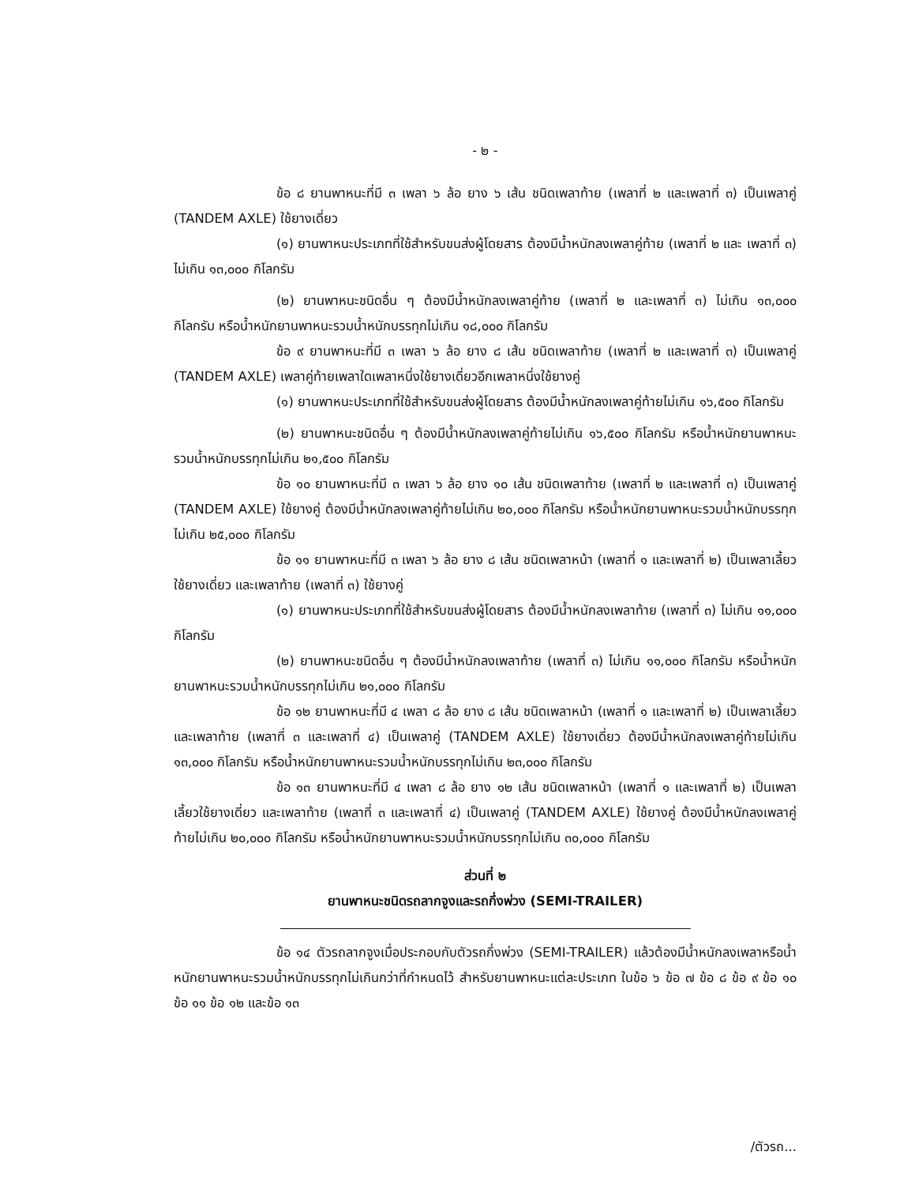- ๒ -
ข้อ ๘ ยานพาหนะที่มี ๓ เพลา ๖ ล้อ ยาง ๖ เส้น ชนิดเพลาท้าย (เพลาที่ ๒ และเพลาที่ ๓) เป็นเพลาคู่ (TANDEM AXLE) ใช้ยางเดี่ยว
(๑) ยานพาหนะประเภทที่ใช้สำหรับขนส่งผู้โดยสาร ต้องมีน้ำหนักลงเพลาคู่ท้าย (เพลาที่ ๒ และ เพลาที่ ๓) ไม่เกิน ๑๓,๐๐๐ กิโลกรัม
(๒) ยานพาหนะชนิดอื่น ๆ ต้องมีน้ำหนักลงเพลาคู่ท้าย (เพลาที่ ๒ และเพลาที่ ๓) ไม่เกิน ๑๓,๐๐๐ กิโลกรัม หรือน้ำหนักยานพาหนะรวมน้ำหนักบรรทุกไม่เกิน ๑๘,๐๐๐ กิโลกรัม
ข้อ ๙ ยานพาหนะที่มี ๓ เพลา ๖ ล้อ ยาง ๘ เส้น ชนิดเพลาท้าย (เพลาที่ ๒ และเพลาที่ ๓) เป็นเพลาคู่ (TANDEM AXLE) เพลาคู่ท้ายเพลาใดเพลาหนึ่งใช้ยางเดี่ยวอีกเพลาหนึ่งใช้ยางคู่
(๑) ยานพาหนะประเภทที่ใช้สำหรับขนส่งผู้โดยสาร ต้องมีน้ำหนักลงเพลาคู่ท้ายไม่เกิน ๑๖,๕๐๐ กิโลกรัม
(๒) ยานพาหนะชนิดอื่น ๆ ต้องมีน้ำหนักลงเพลาคู่ท้ายไม่เกิน ๑๖,๕๐๐ กิโลกรัม หรือน้ำหนักยานพาหนะรวมน้ำหนักบรรทุกไม่เกิน ๒๑,๕๐๐ กิโลกรัม
ข้อ ๑๐ ยานพาหนะที่มี ๓ เพลา ๖ ล้อ ยาง ๑๐ เส้น ชนิดเพลาท้าย (เพลาที่ ๒ และเพลาที่ ๓) เป็นเพลาคู่ (TANDEM AXLE) ใช้ยางคู่ ต้องมีน้ำหนักลงเพลาคู่ท้ายไม่เกิน ๒๐,๐๐๐ กิโลกรัม หรือน้ำหนักยานพาหนะรวมน้ำหนักบรรทุกไม่เกิน ๒๕,๐๐๐ กิโลกรัม
ข้อ ๑๑ ยานพาหนะที่มี ๓ เพลา ๖ ล้อ ยาง ๘ เส้น ชนิดเพลาหน้า (เพลาที่ ๑ และเพลาที่ ๒) เป็นเพลาเลี้ยวใช้ยางเดี่ยว และเพลาท้าย (เพลาที่ ๓) ใช้ยางคู่
(๑) ยานพาหนะประเภทที่ใช้สำหรับขนส่งผู้โดยสาร ต้องมีน้ำหนักลงเพลาท้าย (เพลาที่ ๓) ไม่เกิน ๑๑,๐๐๐ กิโลกรัม
(๒) ยานพาหนะชนิดอื่น ๆ ต้องมีน้ำหนักลงเพลาท้าย (เพลาที่ ๓) ไม่เกิน ๑๑,๐๐๐ กิโลกรัม หรือน้ำหนักยานพาหนะรวมน้ำหนักบรรทุกไม่เกิน ๒๑,๐๐๐ กิโลกรัม
ข้อ ๑๒ ยานพาหนะที่มี ๔ เพลา ๘ ล้อ ยาง ๘ เส้น ชนิดเพลาหน้า (เพลาที่ ๑ และเพลาที่ ๒) เป็นเพลาเลี้ยว และเพลาท้าย (เพลาที่ ๓ และเพลาที่ ๔) เป็นเพลาคู่ (TANDEM AXLE) ใช้ยางเดี่ยว ต้องมีน้ำหนักลงเพลาคู่ท้ายไม่เกิน ๑๓,๐๐๐ กิโลกรัม หรือน้ำหนักยานพาหนะรวมน้ำหนักบรรทุกไม่เกิน ๒๓,๐๐๐ กิโลกรัม
ข้อ ๑๓ ยานพาหนะที่มี ๔ เพลา ๘ ล้อ ยาง ๑๒ เส้น ชนิดเพลาหน้า (เพลาที่ ๑ และเพลาที่ ๒) เป็นเพลาเลี้ยวใช้ยางเดี่ยว และเพลาท้าย (เพลาที่ ๓ และเพลาที่ ๔) เป็นเพลาคู่ (TANDEM AXLE) ใช้ยางคู่ ต้องมีน้ำหนักลงเพลาคู่ท้ายไม่เกิน ๒๐,๐๐๐ กิโลกรัม หรือน้ำหนักยานพาหนะรวมน้ำหนักบรรทุกไม่เกิน ๓๐,๐๐๐ กิโลกรัม
ส่วนที่ ๒
ยานพาหนะชนิดรถลากจูงและรถกึ่งพ่วง (SEMI-TRAILER)
ข้อ ๑๔ ตัวรถลากจูงเมื่อประกอบกับตัวรถกึ่งพ่วง (SEMI-TRAILER) แล้วต้องมีน้ำหนักลงเพลาหรือน้ำหนักยานพาหนะรวมน้ำหนักบรรทุกไม่เกินกว่าที่กำหนดไว้ สำหรับยานพาหนะแต่ละประเภท ในข้อ ๖ ข้อ ๗ ข้อ ๘ ข้อ ๙ ข้อ ๑๐ ข้อ ๑๑ ข้อ ๑๒ และข้อ ๑๓
/ตัวรถ...